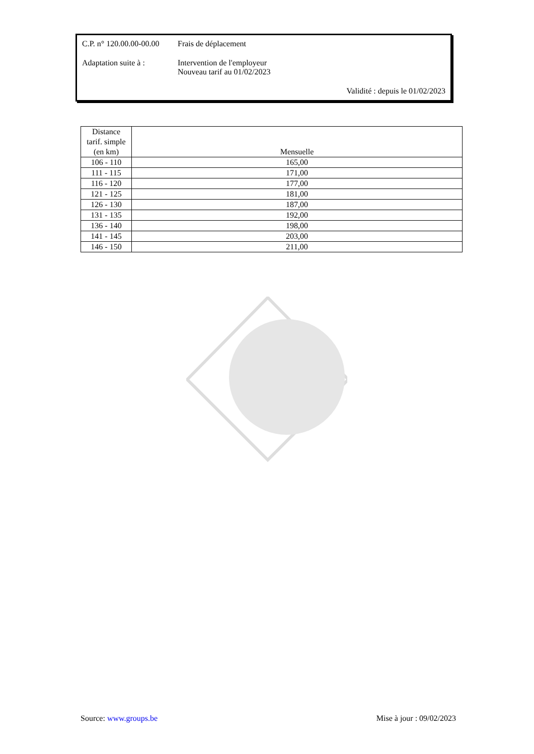C.P. n° 120.00.00-00.00
Frais de déplacement
Adaptation suite à :
Intervention de l'employeur
Nouveau tarif au 01/02/2023
Validité : depuis le 01/02/2023
| Distance tarif. simple (en km) | Mensuelle |
| --- | --- |
| 106 - 110 | 165,00 |
| 111 - 115 | 171,00 |
| 116 - 120 | 177,00 |
| 121 - 125 | 181,00 |
| 126 - 130 | 187,00 |
| 131 - 135 | 192,00 |
| 136 - 140 | 198,00 |
| 141 - 145 | 203,00 |
| 146 - 150 | 211,00 |
Source: www.groups.be Mise à jour : 09/02/2023